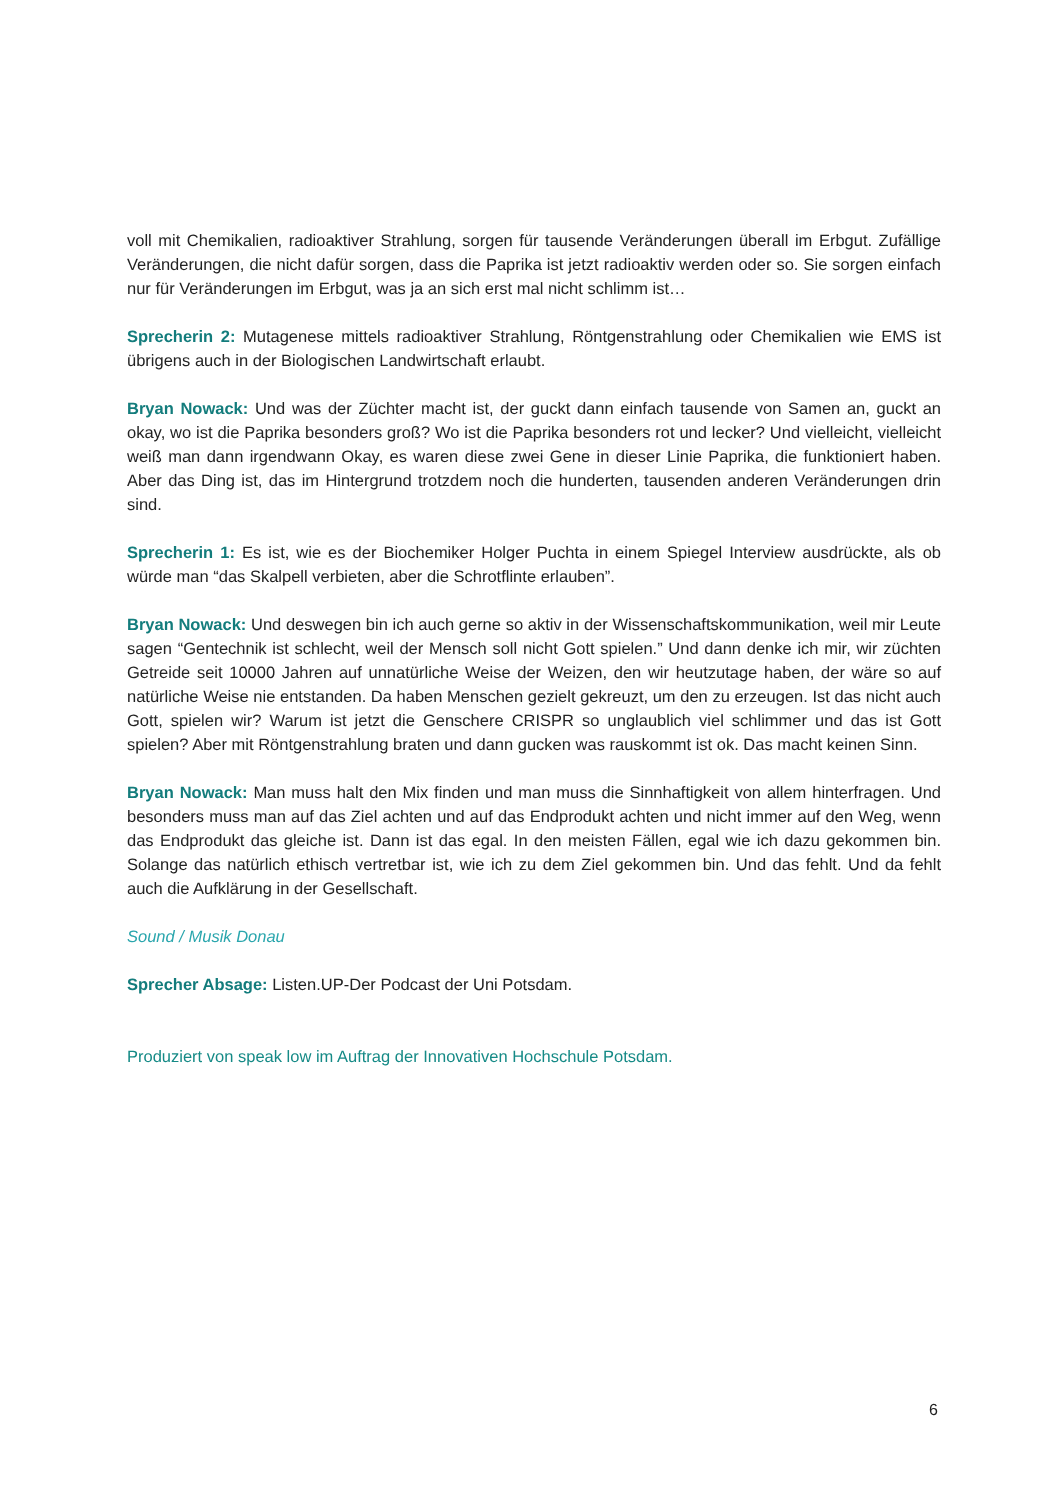voll mit Chemikalien, radioaktiver Strahlung, sorgen für tausende Veränderungen überall im Erbgut. Zufällige Veränderungen, die nicht dafür sorgen, dass die Paprika ist jetzt radioaktiv werden oder so. Sie sorgen einfach nur für Veränderungen im Erbgut, was ja an sich erst mal nicht schlimm ist…
Sprecherin 2: Mutagenese mittels radioaktiver Strahlung, Röntgenstrahlung oder Chemikalien wie EMS ist übrigens auch in der Biologischen Landwirtschaft erlaubt.
Bryan Nowack: Und was der Züchter macht ist, der guckt dann einfach tausende von Samen an, guckt an okay, wo ist die Paprika besonders groß? Wo ist die Paprika besonders rot und lecker? Und vielleicht, vielleicht weiß man dann irgendwann Okay, es waren diese zwei Gene in dieser Linie Paprika, die funktioniert haben. Aber das Ding ist, das im Hintergrund trotzdem noch die hunderten, tausenden anderen Veränderungen drin sind.
Sprecherin 1: Es ist, wie es der Biochemiker Holger Puchta in einem Spiegel Interview ausdrückte, als ob würde man “das Skalpell verbieten, aber die Schrotflinte erlauben”.
Bryan Nowack: Und deswegen bin ich auch gerne so aktiv in der Wissenschaftskommunikation, weil mir Leute sagen “Gentechnik ist schlecht, weil der Mensch soll nicht Gott spielen.” Und dann denke ich mir, wir züchten Getreide seit 10000 Jahren auf unnatürliche Weise der Weizen, den wir heutzutage haben, der wäre so auf natürliche Weise nie entstanden. Da haben Menschen gezielt gekreuzt, um den zu erzeugen. Ist das nicht auch Gott, spielen wir? Warum ist jetzt die Genschere CRISPR so unglaublich viel schlimmer und das ist Gott spielen? Aber mit Röntgenstrahlung braten und dann gucken was rauskommt ist ok. Das macht keinen Sinn.
Bryan Nowack: Man muss halt den Mix finden und man muss die Sinnhaftigkeit von allem hinterfragen. Und besonders muss man auf das Ziel achten und auf das Endprodukt achten und nicht immer auf den Weg, wenn das Endprodukt das gleiche ist. Dann ist das egal. In den meisten Fällen, egal wie ich dazu gekommen bin. Solange das natürlich ethisch vertretbar ist, wie ich zu dem Ziel gekommen bin. Und das fehlt. Und da fehlt auch die Aufklärung in der Gesellschaft.
Sound / Musik Donau
Sprecher Absage: Listen.UP-Der Podcast der Uni Potsdam.
Produziert von speak low im Auftrag der Innovativen Hochschule Potsdam.
6